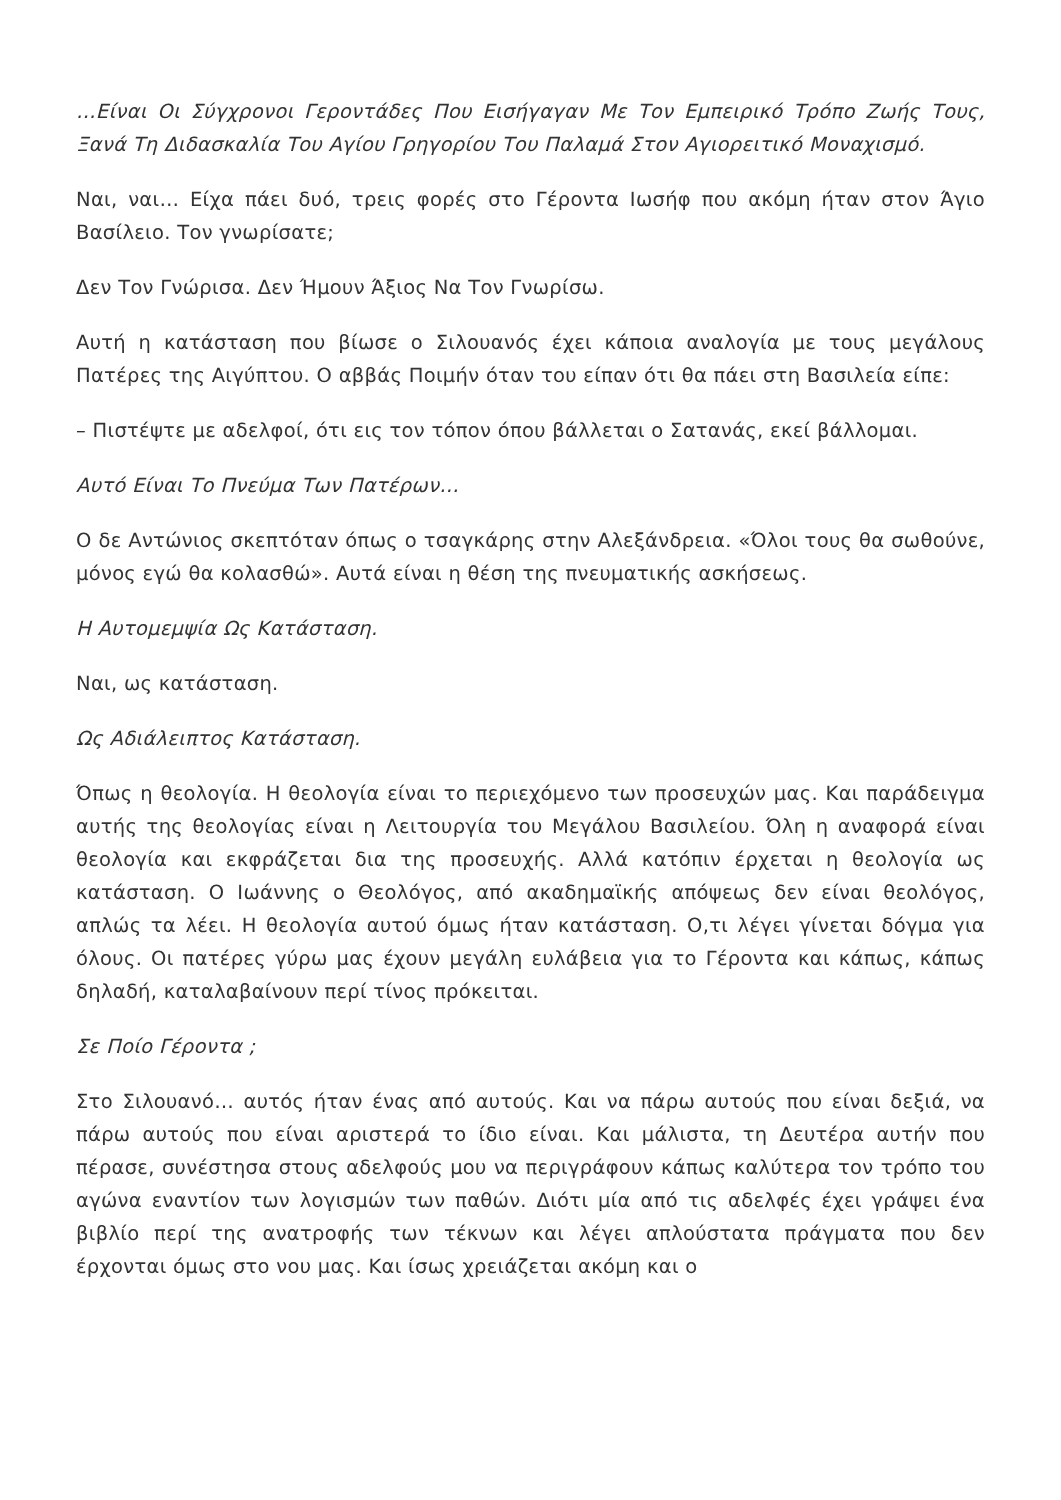…Είναι Οι Σύγχρονοι Γεροντάδες Που Εισήγαγαν Με Τον Εμπειρικό Τρόπο Ζωής Τους, Ξανά Τη Διδασκαλία Του Αγίου Γρηγορίου Του Παλαμά Στον Αγιορειτικό Μοναχισμό.
Ναι, ναι… Είχα πάει δυό, τρεις φορές στο Γέροντα Ιωσήφ που ακόμη ήταν στον Άγιο Βασίλειο. Τον γνωρίσατε;
Δεν Τον Γνώρισα. Δεν Ήμουν Άξιος Να Τον Γνωρίσω.
Αυτή η κατάσταση που βίωσε ο Σιλουανός έχει κάποια αναλογία με τους μεγάλους Πατέρες της Αιγύπτου. Ο αββάς Ποιμήν όταν του είπαν ότι θα πάει στη Βασιλεία είπε:
– Πιστέψτε με αδελφοί, ότι εις τον τόπον όπου βάλλεται ο Σατανάς, εκεί βάλλομαι.
Αυτό Είναι Το Πνεύμα Των Πατέρων…
Ο δε Αντώνιος σκεπτόταν όπως ο τσαγκάρης στην Αλεξάνδρεια. «Όλοι τους θα σωθούνε, μόνος εγώ θα κολασθώ». Αυτά είναι η θέση της πνευματικής ασκήσεως.
Η Αυτομεμψία Ως Κατάσταση.
Ναι, ως κατάσταση.
Ως Αδιάλειπτος Κατάσταση.
Όπως η θεολογία. Η θεολογία είναι το περιεχόμενο των προσευχών μας. Και παράδειγμα αυτής της θεολογίας είναι η Λειτουργία του Μεγάλου Βασιλείου. Όλη η αναφορά είναι θεολογία και εκφράζεται δια της προσευχής. Αλλά κατόπιν έρχεται η θεολογία ως κατάσταση. Ο Ιωάννης ο Θεολόγος, από ακαδημαϊκής απόψεως δεν είναι θεολόγος, απλώς τα λέει. Η θεολογία αυτού όμως ήταν κατάσταση. Ο,τι λέγει γίνεται δόγμα για όλους. Οι πατέρες γύρω μας έχουν μεγάλη ευλάβεια για το Γέροντα και κάπως, κάπως δηλαδή, καταλαβαίνουν περί τίνος πρόκειται.
Σε Ποίο Γέροντα ;
Στο Σιλουανό… αυτός ήταν ένας από αυτούς. Και να πάρω αυτούς που είναι δεξιά, να πάρω αυτούς που είναι αριστερά το ίδιο είναι. Και μάλιστα, τη Δευτέρα αυτήν που πέρασε, συνέστησα στους αδελφούς μου να περιγράφουν κάπως καλύτερα τον τρόπο του αγώνα εναντίον των λογισμών των παθών. Διότι μία από τις αδελφές έχει γράψει ένα βιβλίο περί της ανατροφής των τέκνων και λέγει απλούστατα πράγματα που δεν έρχονται όμως στο νου μας. Και ίσως χρειάζεται ακόμη και ο